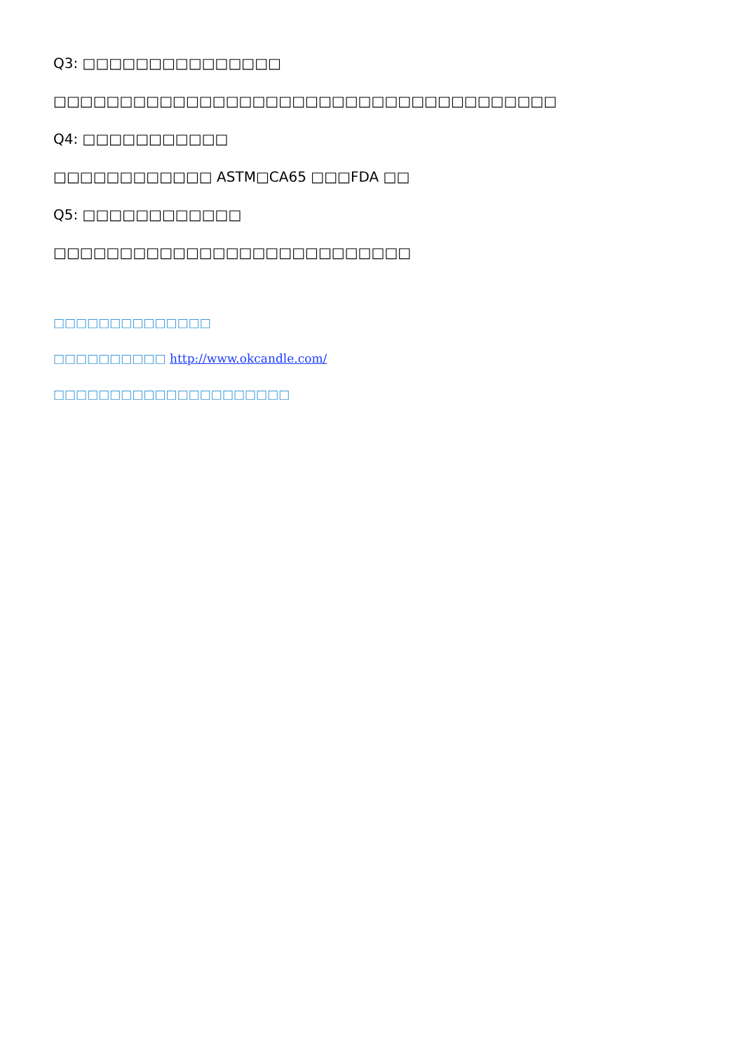Q3: □□□□□□□□□□□□□□□
□□□□□□□□□□□□□□□□□□□□□□□□□□□□□□□□□□□□□□
Q4: □□□□□□□□□□□
□□□□□□□□□□□□ ASTM□CA65 □□□FDA □□
Q5: □□□□□□□□□□□□
□□□□□□□□□□□□□□□□□□□□□□□□□□□
□□□□□□□□□□□□□□
□□□□□□□□□□ http://www.okcandle.com/
□□□□□□□□□□□□□□□□□□□□□